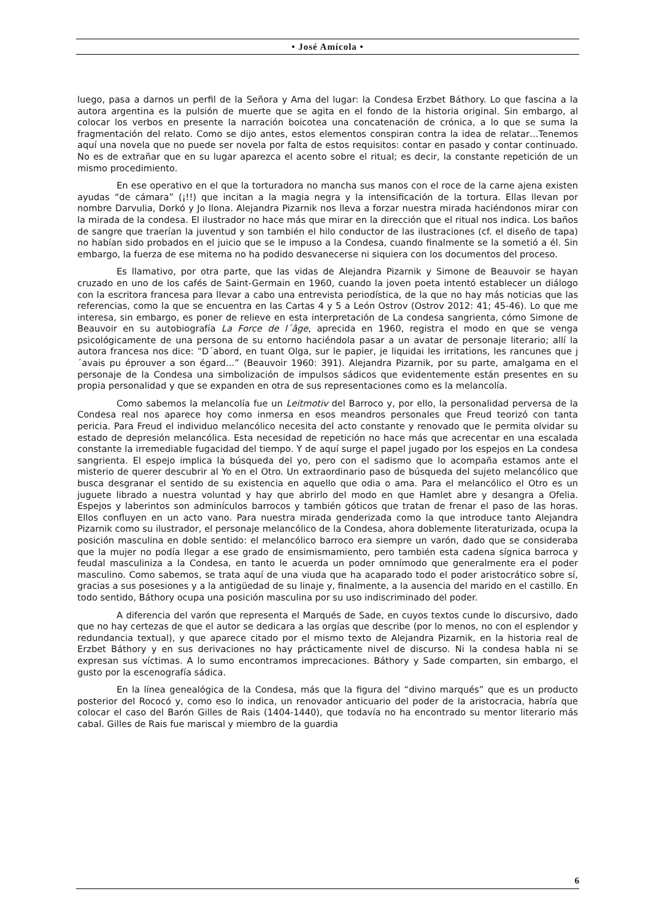• José Amícola •
luego, pasa a darnos un perfil de la Señora y Ama del lugar: la Condesa Erzbet Báthory. Lo que fascina a la autora argentina es la pulsión de muerte que se agita en el fondo de la historia original. Sin embargo, al colocar los verbos en presente la narración boicotea una concatenación de crónica, a lo que se suma la fragmentación del relato. Como se dijo antes, estos elementos conspiran contra la idea de relatar…Tenemos aquí una novela que no puede ser novela por falta de estos requisitos: contar en pasado y contar continuado. No es de extrañar que en su lugar aparezca el acento sobre el ritual; es decir, la constante repetición de un mismo procedimiento.
En ese operativo en el que la torturadora no mancha sus manos con el roce de la carne ajena existen ayudas “de cámara” (¡!!) que incitan a la magia negra y la intensificación de la tortura. Ellas llevan por nombre Darvulia, Dorkó y Jo Ilona. Alejandra Pizarnik nos lleva a forzar nuestra mirada haciéndonos mirar con la mirada de la condesa. El ilustrador no hace más que mirar en la dirección que el ritual nos indica. Los baños de sangre que traerían la juventud y son también el hilo conductor de las ilustraciones (cf. el diseño de tapa) no habían sido probados en el juicio que se le impuso a la Condesa, cuando finalmente se la sometió a él. Sin embargo, la fuerza de ese mitema no ha podido desvanecerse ni siquiera con los documentos del proceso.
Es llamativo, por otra parte, que las vidas de Alejandra Pizarnik y Simone de Beauvoir se hayan cruzado en uno de los cafés de Saint-Germain en 1960, cuando la joven poeta intentó establecer un diálogo con la escritora francesa para llevar a cabo una entrevista periodística, de la que no hay más noticias que las referencias, como la que se encuentra en las Cartas 4 y 5 a León Ostrov (Ostrov 2012: 41; 45-46). Lo que me interesa, sin embargo, es poner de relieve en esta interpretación de La condesa sangrienta, cómo Simone de Beauvoir en su autobiografía La Force de l´âge, aprecida en 1960, registra el modo en que se venga psicológicamente de una persona de su entorno haciéndola pasar a un avatar de personaje literario; allí la autora francesa nos dice: “D´abord, en tuant Olga, sur le papier, je liquidai les irritations, les rancunes que j´avais pu éprouver a son égard…” (Beauvoir 1960: 391). Alejandra Pizarnik, por su parte, amalgama en el personaje de la Condesa una simbolización de impulsos sádicos que evidentemente están presentes en su propia personalidad y que se expanden en otra de sus representaciones como es la melancolía.
Como sabemos la melancolía fue un Leitmotiv del Barroco y, por ello, la personalidad perversa de la Condesa real nos aparece hoy como inmersa en esos meandros personales que Freud teorizó con tanta pericia. Para Freud el individuo melancólico necesita del acto constante y renovado que le permita olvidar su estado de depresión melancólica. Esta necesidad de repetición no hace más que acrecentar en una escalada constante la irremediable fugacidad del tiempo. Y de aquí surge el papel jugado por los espejos en La condesa sangrienta. El espejo implica la búsqueda del yo, pero con el sadismo que lo acompaña estamos ante el misterio de querer descubrir al Yo en el Otro. Un extraordinario paso de búsqueda del sujeto melancólico que busca desgranar el sentido de su existencia en aquello que odia o ama. Para el melancólico el Otro es un juguete librado a nuestra voluntad y hay que abrirlo del modo en que Hamlet abre y desangra a Ofelia. Espejos y laberintos son adminículos barrocos y también góticos que tratan de frenar el paso de las horas. Ellos confluyen en un acto vano. Para nuestra mirada genderizada como la que introduce tanto Alejandra Pizarnik como su ilustrador, el personaje melancólico de la Condesa, ahora doblemente literaturizada, ocupa la posición masculina en doble sentido: el melancólico barroco era siempre un varón, dado que se consideraba que la mujer no podía llegar a ese grado de ensimismamiento, pero también esta cadena sígnica barroca y feudal masculiniza a la Condesa, en tanto le acuerda un poder omnímodo que generalmente era el poder masculino. Como sabemos, se trata aquí de una viuda que ha acaparado todo el poder aristocrático sobre sí, gracias a sus posesiones y a la antigüedad de su linaje y, finalmente, a la ausencia del marido en el castillo. En todo sentido, Báthory ocupa una posición masculina por su uso indiscriminado del poder.
A diferencia del varón que representa el Marqués de Sade, en cuyos textos cunde lo discursivo, dado que no hay certezas de que el autor se dedicara a las orgías que describe (por lo menos, no con el esplendor y redundancia textual), y que aparece citado por el mismo texto de Alejandra Pizarnik, en la historia real de Erzbet Báthory y en sus derivaciones no hay prácticamente nivel de discurso. Ni la condesa habla ni se expresan sus víctimas. A lo sumo encontramos imprecaciones. Báthory y Sade comparten, sin embargo, el gusto por la escenografía sádica.
En la línea genealógica de la Condesa, más que la figura del “divino marqués” que es un producto posterior del Rococó y, como eso lo indica, un renovador anticuario del poder de la aristocracia, habría que colocar el caso del Barón Gilles de Rais (1404-1440), que todavía no ha encontrado su mentor literario más cabal. Gilles de Rais fue mariscal y miembro de la guardia
6